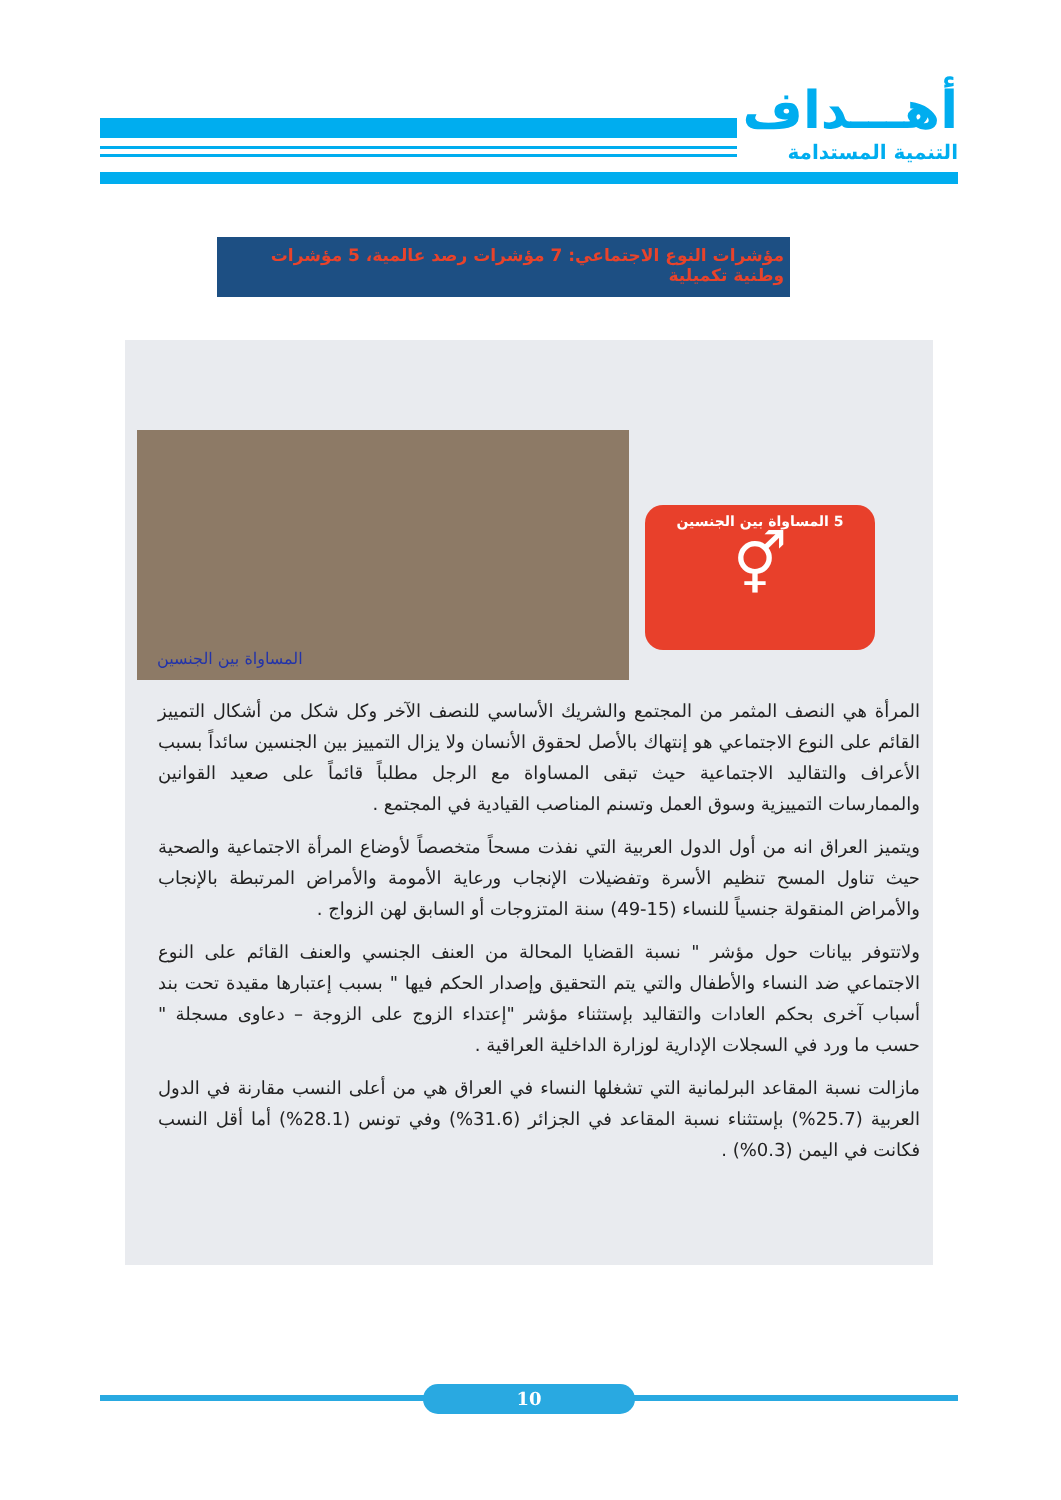أهـــداف
التنمية المستدامة
مؤشرات النوع الاجتماعي: 7 مؤشرات رصد عالمية، 5 مؤشرات وطنية تكميلية
المساواة بين الجنسين
5 المساواة بين الجنسين
⚥
المرأة هي النصف المثمر من المجتمع والشريك الأساسي للنصف الآخر وكل شكل من أشكال التمييز القائم على النوع الاجتماعي هو إنتهاك بالأصل لحقوق الأنسان ولا يزال التمييز بين الجنسين سائداً بسبب الأعراف والتقاليد الاجتماعية حيث تبقى المساواة مع الرجل مطلباً قائماً على صعيد القوانين والممارسات التمييزية وسوق العمل وتسنم المناصب القيادية في المجتمع .
ويتميز العراق انه من أول الدول العربية التي نفذت مسحاً متخصصاً لأوضاع المرأة الاجتماعية والصحية حيث تناول المسح تنظيم الأسرة وتفضيلات الإنجاب ورعاية الأمومة والأمراض المرتبطة بالإنجاب والأمراض المنقولة جنسياً للنساء (15-49) سنة المتزوجات أو السابق لهن الزواج .
ولاتتوفر بيانات حول مؤشر " نسبة القضايا المحالة من العنف الجنسي والعنف القائم على النوع الاجتماعي ضد النساء والأطفال والتي يتم التحقيق وإصدار الحكم فيها " بسبب إعتبارها مقيدة تحت بند أسباب آخرى بحكم العادات والتقاليد بإستثناء مؤشر "إعتداء الزوج على الزوجة – دعاوى مسجلة " حسب ما ورد في السجلات الإدارية لوزارة الداخلية العراقية .
مازالت نسبة المقاعد البرلمانية التي تشغلها النساء في العراق هي من أعلى النسب مقارنة في الدول العربية (25.7%) بإستثناء نسبة المقاعد في الجزائر (31.6%) وفي تونس (28.1%) أما أقل النسب فكانت في اليمن (0.3%) .
10